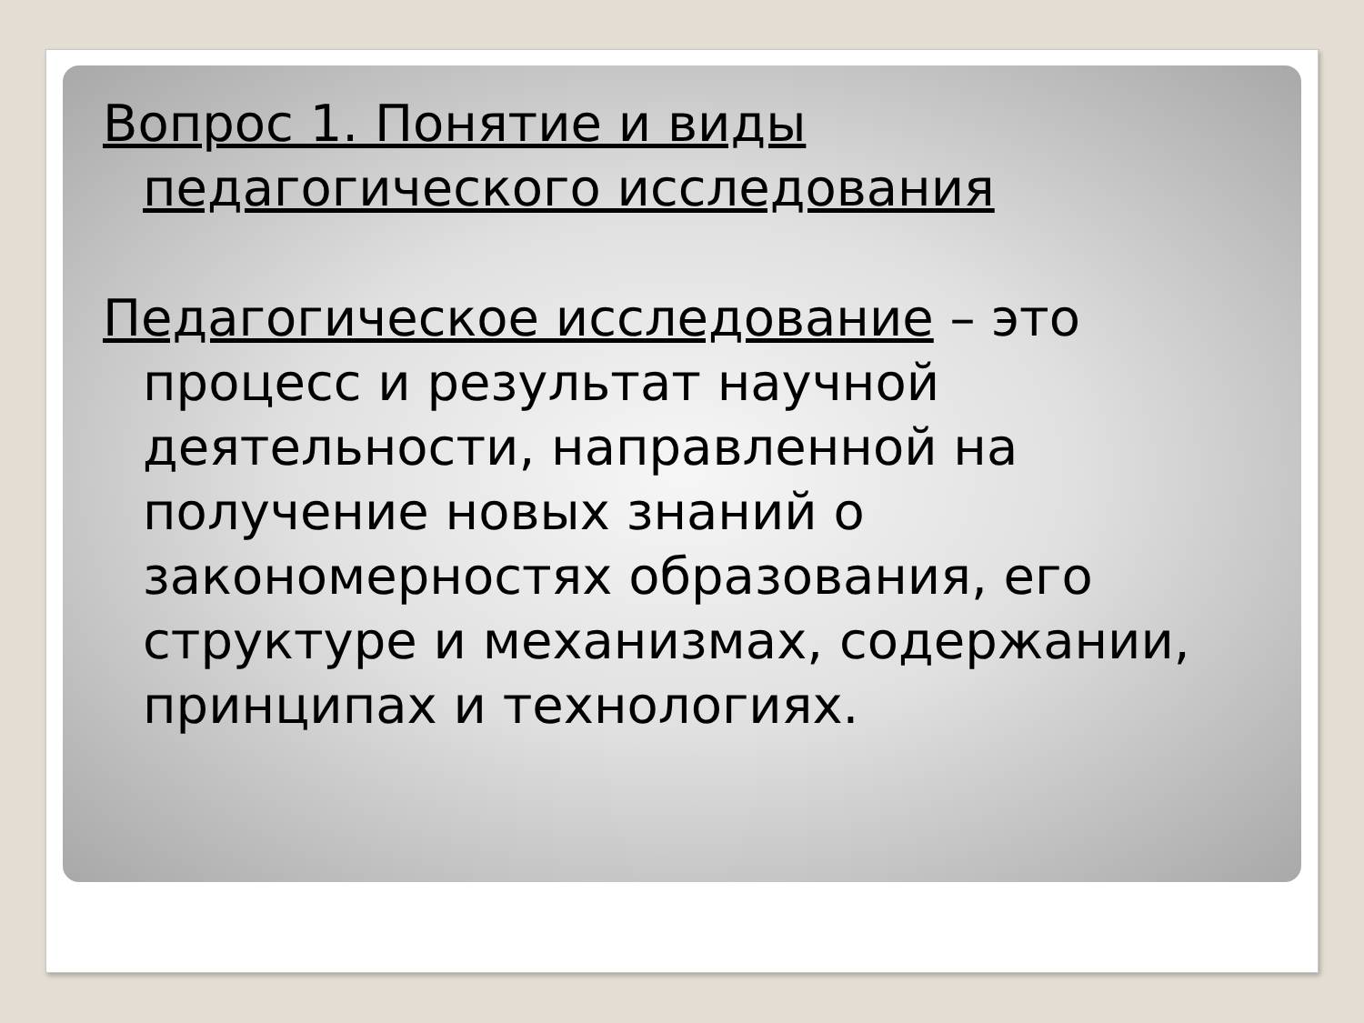Вопрос 1. Понятие и виды педагогического исследования
Педагогическое исследование – это процесс и результат научной деятельности, направленной на получение новых знаний о закономерностях образования, его структуре и механизмах, содержании, принципах и технологиях.